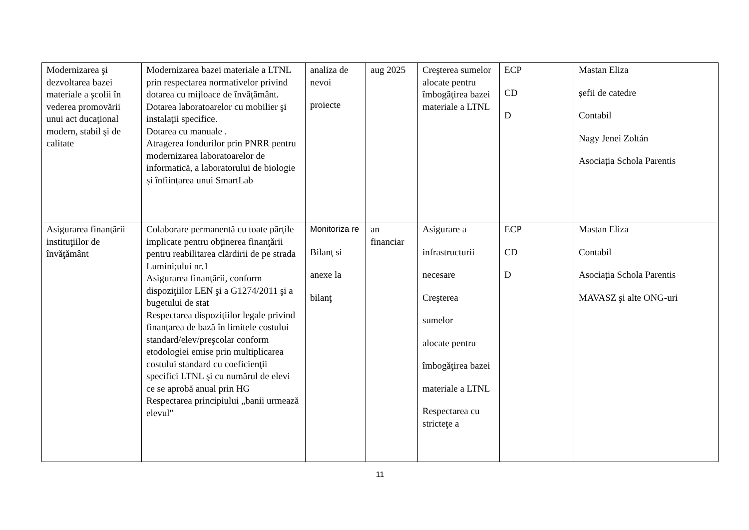| Modernizarea şi dezvoltarea bazei materiale a şcolii în vederea promovării unui act ducaţional modern, stabil şi de calitate | Modernizarea bazei materiale a LTNL prin respectarea normativelor privind dotarea cu mijloace de învăţământ. Dotarea laboratoarelor cu mobilier şi instalaţii specifice. Dotarea cu manuale . Atragerea fondurilor prin PNRR pentru modernizarea laboratoarelor de informatică, a laboratorului de biologie și înființarea unui SmartLab | analiza de nevoi proiecte | aug 2025 | Creşterea sumelor alocate pentru îmbogăţirea bazei materiale a LTNL | ECP CD D | Mastan Eliza șefii de catedre Contabil Nagy Jenei Zoltán Asociația Schola Parentis |
| Asigurarea finanţării instituţiilor de învăţământ | Colaborare permanentă cu toate părţile implicate pentru obţinerea finanţării pentru reabilitarea clărdirii de pe strada Lumini;ului nr.1 Asigurarea finanţării, conform dispoziţiilor LEN şi a G1274/2011 şi a bugetului de stat Respectarea dispoziţiilor legale privind finanţarea de bază în limitele costului standard/elev/preşcolar conform etodologiei emise prin multiplicarea costului standard cu coeficienţii specifici LTNL şi cu numărul de elevi ce se aprobă anual prin HG Respectarea principiului „banii urmează elevul" | Monitoriza re Bilanţ si anexe la bilanţ | an financiar | Asigurare a infrastructurii necesare Creşterea sumelor alocate pentru îmbogăţirea bazei materiale a LTNL Respectarea cu stricteţe a | ECP CD D | Mastan Eliza Contabil Asociația Schola Parentis MAVASZ şi alte ONG-uri |
11